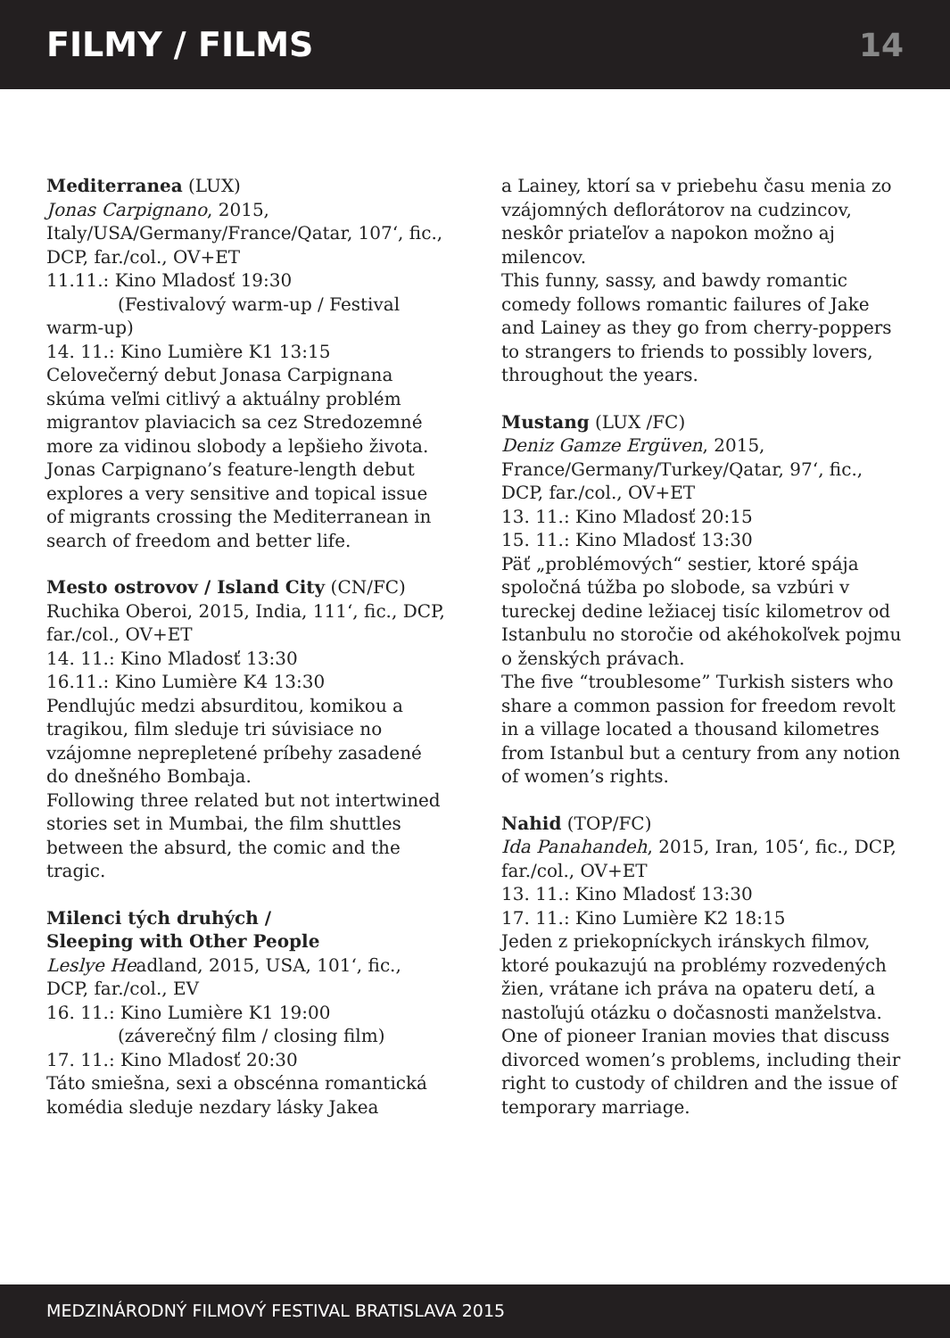FILMY / FILMS 14
Mediterranea (LUX)
Jonas Carpignano, 2015, Italy/USA/Germany/France/Qatar, 107‘, fic., DCP, far./col., OV+ET
11.11.: Kino Mladosť 19:30
(Festivalový warm-up / Festival warm-up)
14. 11.: Kino Lumière K1 13:15
Celovečerný debut Jonasa Carpignana skúma veľmi citlivý a aktuálny problém migrantov plaviacich sa cez Stredozemné more za vidinou slobody a lepšieho života.
Jonas Carpignano’s feature-length debut explores a very sensitive and topical issue of migrants crossing the Mediterranean in search of freedom and better life.
Mesto ostrovov / Island City (CN/FC)
Ruchika Oberoi, 2015, India, 111‘, fic., DCP, far./col., OV+ET
14. 11.: Kino Mladosť 13:30
16.11.: Kino Lumière K4 13:30
Pendlujúc medzi absurditou, komikou a tragikou, film sleduje tri súvisiace no vzájomne neprepletené príbehy zasadené do dnešného Bombaja.
Following three related but not intertwined stories set in Mumbai, the film shuttles between the absurd, the comic and the tragic.
Milenci tých druhých /
Sleeping with Other People
Leslye Headland, 2015, USA, 101‘, fic., DCP, far./col., EV
16. 11.: Kino Lumière K1 19:00
(záverečný film / closing film)
17. 11.: Kino Mladosť 20:30
Táto smiešna, sexi a obscénna romantická komédia sleduje nezdary lásky Jakea
a Lainey, ktorí sa v priebehu času menia zo vzájomných deflorátorov na cudzincov, neskôr priateľov a napokon možno aj milencov.
This funny, sassy, and bawdy romantic comedy follows romantic failures of Jake and Lainey as they go from cherry-poppers to strangers to friends to possibly lovers, throughout the years.
Mustang (LUX /FC)
Deniz Gamze Ergüven, 2015, France/Germany/Turkey/Qatar, 97‘, fic., DCP, far./col., OV+ET
13. 11.: Kino Mladosť 20:15
15. 11.: Kino Mladosť 13:30
Päť „problémových“ sestier, ktoré spája spoločná túžba po slobode, sa vzbúri v tureckej dedine ležiacej tisíc kilometrov od Istanbulu no storočie od akéhokoľvek pojmu o ženských právach.
The five “troublesome” Turkish sisters who share a common passion for freedom revolt in a village located a thousand kilometres from Istanbul but a century from any notion of women’s rights.
Nahid (TOP/FC)
Ida Panahandeh, 2015, Iran, 105‘, fic., DCP, far./col., OV+ET
13. 11.: Kino Mladosť 13:30
17. 11.: Kino Lumière K2 18:15
Jeden z priekopníckych iránskych filmov, ktoré poukazujú na problémy rozvedených žien, vrátane ich práva na opateru detí, a nastoľujú otázku o dočasnosti manželstva.
One of pioneer Iranian movies that discuss divorced women’s problems, including their right to custody of children and the issue of temporary marriage.
MEDZINÁRODNÝ FILMOVÝ FESTIVAL BRATISLAVA 2015